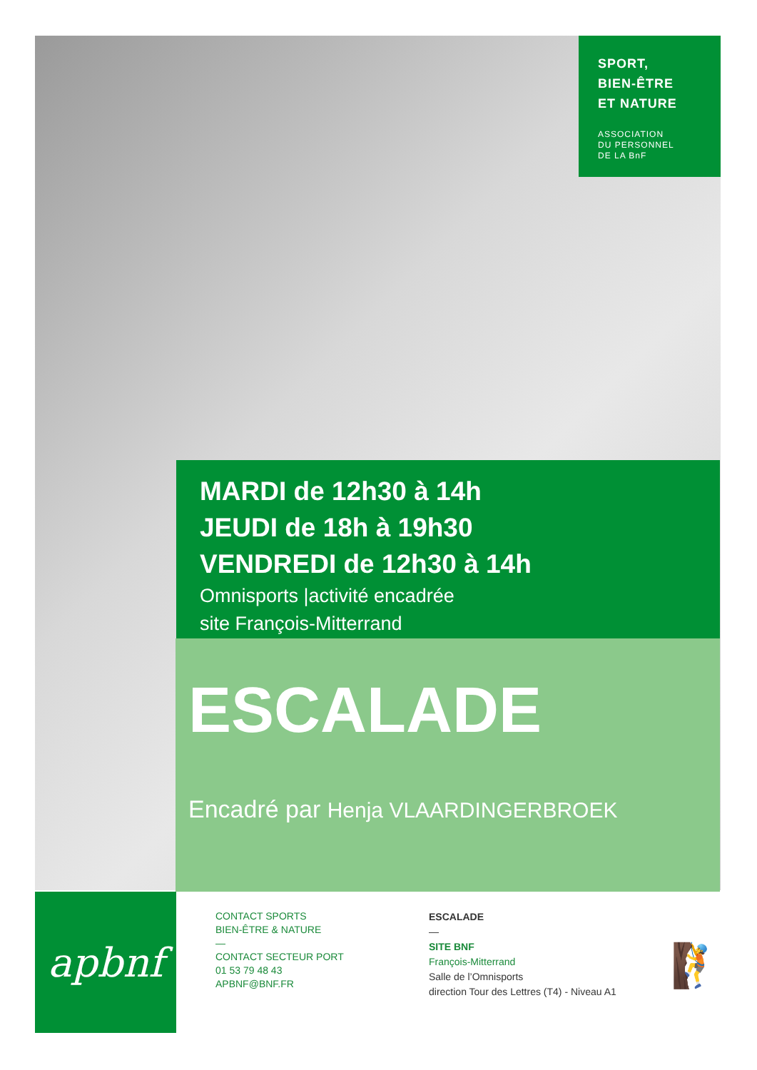SPORT,
BIEN-ÊTRE
ET NATURE
ASSOCIATION
DU PERSONNEL
DE LA BnF
MARDI de 12h30 à 14h
JEUDI de 18h à 19h30
VENDREDI de 12h30 à 14h
Omnisports |activité encadrée
site François-Mitterrand
ESCALADE
Encadré par Henja VLAARDINGERBROEK
apbnf
CONTACT SPORTS
BIEN-ÊTRE & NATURE
—
CONTACT SECTEUR PORT
01 53 79 48 43
APBNF@BNF.FR
ESCALADE
—
SITE BNF
François-Mitterrand
Salle de l’Omnisports
direction Tour des Lettres (T4) - Niveau A1
🧗